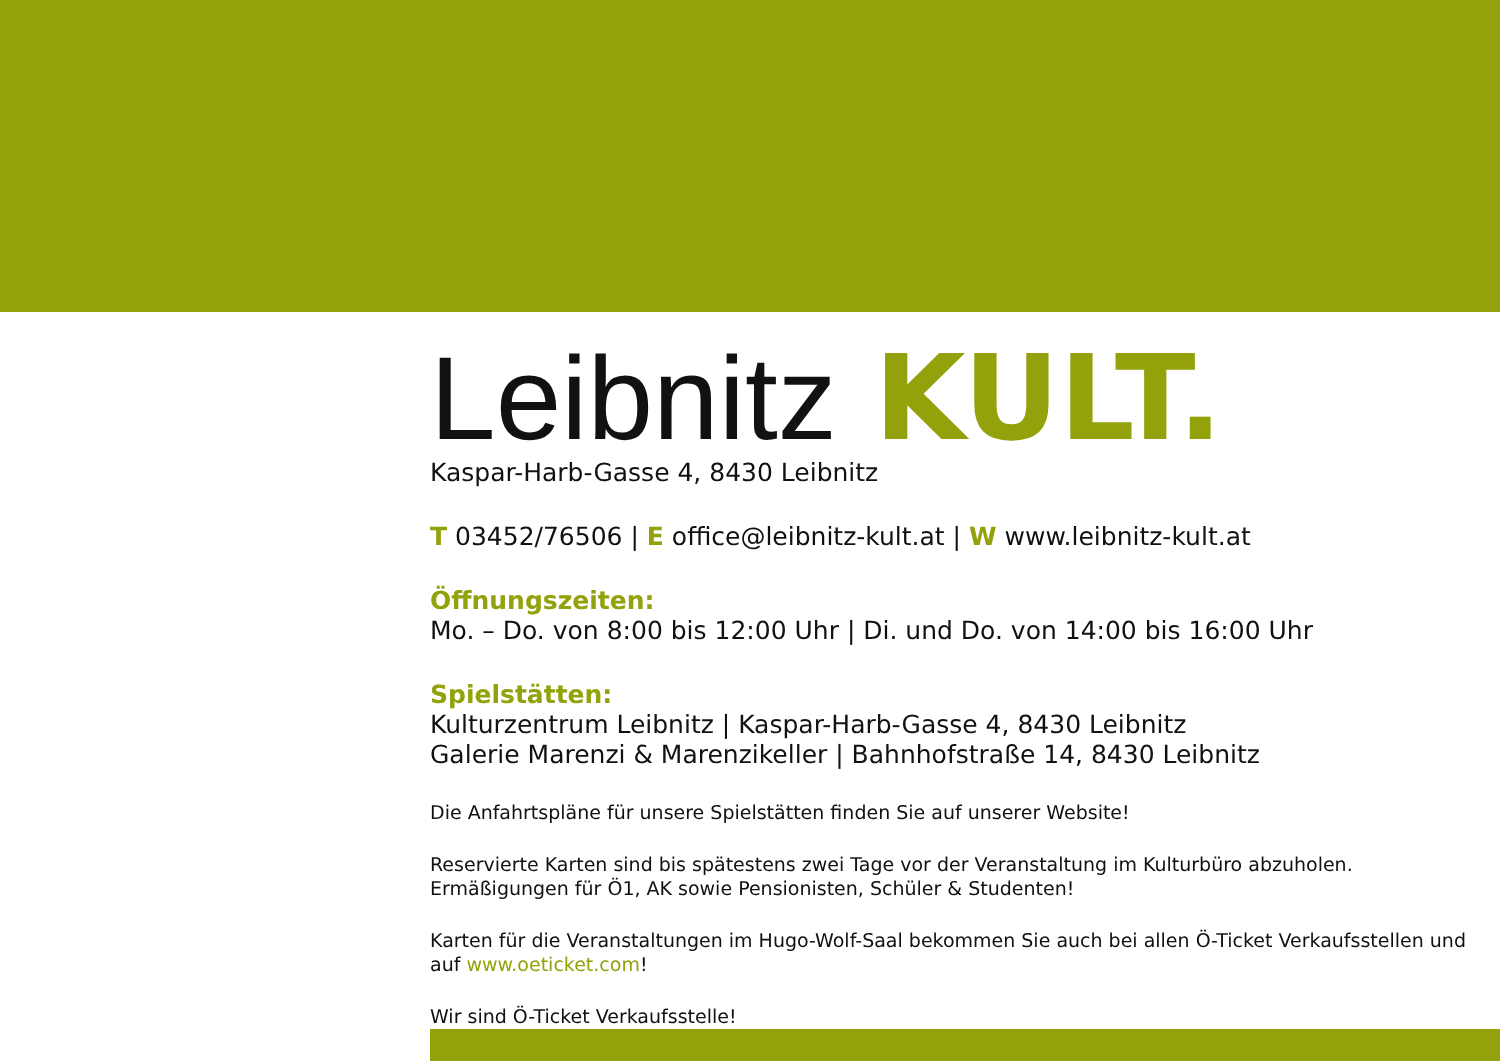Leibnitz KULT.
Kaspar-Harb-Gasse 4, 8430 Leibnitz
T 03452/76506 | E office@leibnitz-kult.at | W www.leibnitz-kult.at
Öffnungszeiten:
Mo. – Do. von 8:00 bis 12:00 Uhr | Di. und Do. von 14:00 bis 16:00 Uhr
Spielstätten:
Kulturzentrum Leibnitz | Kaspar-Harb-Gasse 4, 8430 Leibnitz
Galerie Marenzi & Marenzikeller | Bahnhofstraße 14, 8430 Leibnitz
Die Anfahrtspläne für unsere Spielstätten finden Sie auf unserer Website!
Reservierte Karten sind bis spätestens zwei Tage vor der Veranstaltung im Kulturbüro abzuholen.
Ermäßigungen für Ö1, AK sowie Pensionisten, Schüler & Studenten!
Karten für die Veranstaltungen im Hugo-Wolf-Saal bekommen Sie auch bei allen Ö-Ticket Verkaufsstellen und auf www.oeticket.com!
Wir sind Ö-Ticket Verkaufsstelle!